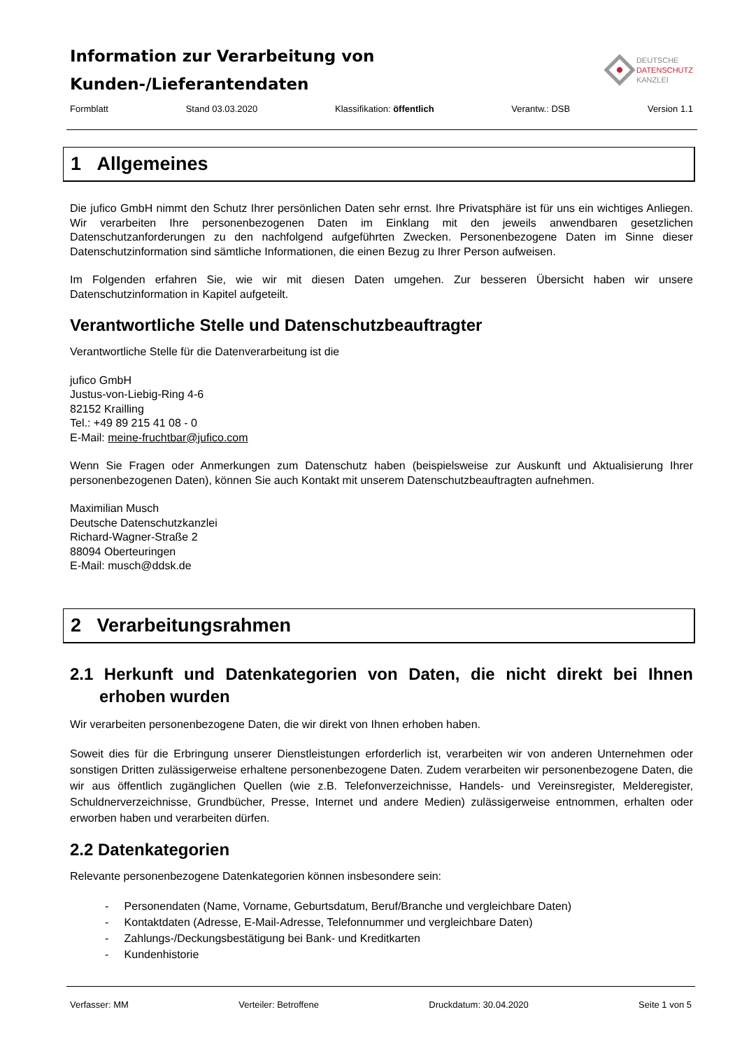Information zur Verarbeitung von
Kunden-/Lieferantendaten
DEUTSCHE
DATENSCHUTZ
KANZLEI
Formblatt Stand 03.03.2020 Klassifikation: öffentlich Verantw.: DSB Version 1.1
1 Allgemeines
Die jufico GmbH nimmt den Schutz Ihrer persönlichen Daten sehr ernst. Ihre Privatsphäre ist für uns ein wichtiges Anliegen. Wir verarbeiten Ihre personenbezogenen Daten im Einklang mit den jeweils anwendbaren gesetzlichen Datenschutzanforderungen zu den nachfolgend aufgeführten Zwecken. Personenbezogene Daten im Sinne dieser Datenschutzinformation sind sämtliche Informationen, die einen Bezug zu Ihrer Person aufweisen.
Im Folgenden erfahren Sie, wie wir mit diesen Daten umgehen. Zur besseren Übersicht haben wir unsere Datenschutzinformation in Kapitel aufgeteilt.
Verantwortliche Stelle und Datenschutzbeauftragter
Verantwortliche Stelle für die Datenverarbeitung ist die
jufico GmbH
Justus-von-Liebig-Ring 4-6
82152 Krailling
Tel.: +49 89 215 41 08 - 0
E-Mail: meine-fruchtbar@jufico.com
Wenn Sie Fragen oder Anmerkungen zum Datenschutz haben (beispielsweise zur Auskunft und Aktualisierung Ihrer personenbezogenen Daten), können Sie auch Kontakt mit unserem Datenschutzbeauftragten aufnehmen.
Maximilian Musch
Deutsche Datenschutzkanzlei
Richard-Wagner-Straße 2
88094 Oberteuringen
E-Mail: musch@ddsk.de
2 Verarbeitungsrahmen
2.1 Herkunft und Datenkategorien von Daten, die nicht direkt bei Ihnen erhoben wurden
Wir verarbeiten personenbezogene Daten, die wir direkt von Ihnen erhoben haben.
Soweit dies für die Erbringung unserer Dienstleistungen erforderlich ist, verarbeiten wir von anderen Unternehmen oder sonstigen Dritten zulässigerweise erhaltene personenbezogene Daten. Zudem verarbeiten wir personenbezogene Daten, die wir aus öffentlich zugänglichen Quellen (wie z.B. Telefonverzeichnisse, Handels- und Vereinsregister, Melderegister, Schuldnerverzeichnisse, Grundbücher, Presse, Internet und andere Medien) zulässigerweise entnommen, erhalten oder erworben haben und verarbeiten dürfen.
2.2 Datenkategorien
Relevante personenbezogene Datenkategorien können insbesondere sein:
- Personendaten (Name, Vorname, Geburtsdatum, Beruf/Branche und vergleichbare Daten)
- Kontaktdaten (Adresse, E-Mail-Adresse, Telefonnummer und vergleichbare Daten)
- Zahlungs-/Deckungsbestätigung bei Bank- und Kreditkarten
- Kundenhistorie
Verfasser: MM Verteiler: Betroffene Druckdatum: 30.04.2020 Seite 1 von 5